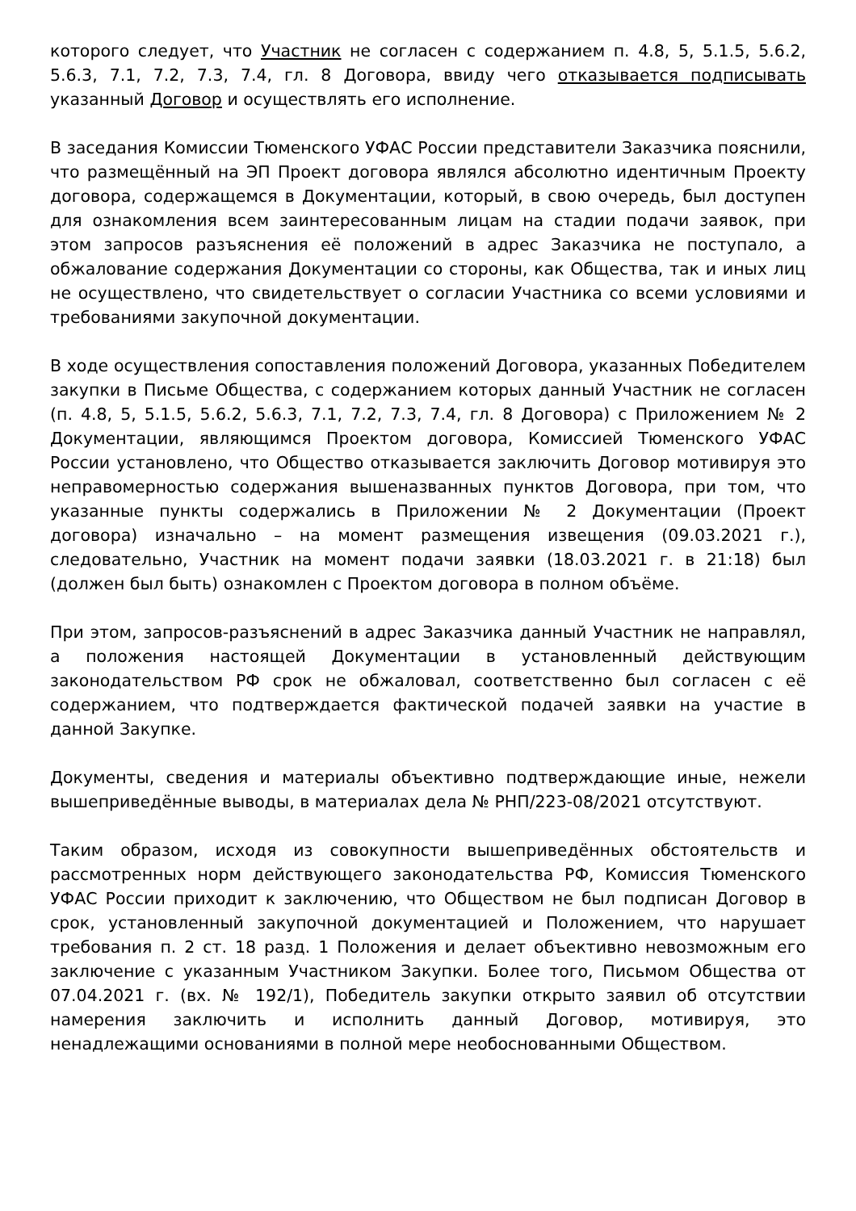которого следует, что Участник не согласен с содержанием п. 4.8, 5, 5.1.5, 5.6.2, 5.6.3, 7.1, 7.2, 7.3, 7.4, гл. 8 Договора, ввиду чего отказывается подписывать указанный Договор и осуществлять его исполнение.
В заседания Комиссии Тюменского УФАС России представители Заказчика пояснили, что размещённый на ЭП Проект договора являлся абсолютно идентичным Проекту договора, содержащемся в Документации, который, в свою очередь, был доступен для ознакомления всем заинтересованным лицам на стадии подачи заявок, при этом запросов разъяснения её положений в адрес Заказчика не поступало, а обжалование содержания Документации со стороны, как Общества, так и иных лиц не осуществлено, что свидетельствует о согласии Участника со всеми условиями и требованиями закупочной документации.
В ходе осуществления сопоставления положений Договора, указанных Победителем закупки в Письме Общества, с содержанием которых данный Участник не согласен (п. 4.8, 5, 5.1.5, 5.6.2, 5.6.3, 7.1, 7.2, 7.3, 7.4, гл. 8 Договора) с Приложением № 2 Документации, являющимся Проектом договора, Комиссией Тюменского УФАС России установлено, что Общество отказывается заключить Договор мотивируя это неправомерностью содержания вышеназванных пунктов Договора, при том, что указанные пункты содержались в Приложении № 2 Документации (Проект договора) изначально – на момент размещения извещения (09.03.2021 г.), следовательно, Участник на момент подачи заявки (18.03.2021 г. в 21:18) был (должен был быть) ознакомлен с Проектом договора в полном объёме.
При этом, запросов-разъяснений в адрес Заказчика данный Участник не направлял, а положения настоящей Документации в установленный действующим законодательством РФ срок не обжаловал, соответственно был согласен с её содержанием, что подтверждается фактической подачей заявки на участие в данной Закупке.
Документы, сведения и материалы объективно подтверждающие иные, нежели вышеприведённые выводы, в материалах дела № РНП/223-08/2021 отсутствуют.
Таким образом, исходя из совокупности вышеприведённых обстоятельств и рассмотренных норм действующего законодательства РФ, Комиссия Тюменского УФАС России приходит к заключению, что Обществом не был подписан Договор в срок, установленный закупочной документацией и Положением, что нарушает требования п. 2 ст. 18 разд. 1 Положения и делает объективно невозможным его заключение с указанным Участником Закупки. Более того, Письмом Общества от 07.04.2021 г. (вх. № 192/1), Победитель закупки открыто заявил об отсутствии намерения заключить и исполнить данный Договор, мотивируя, это ненадлежащими основаниями в полной мере необоснованными Обществом.